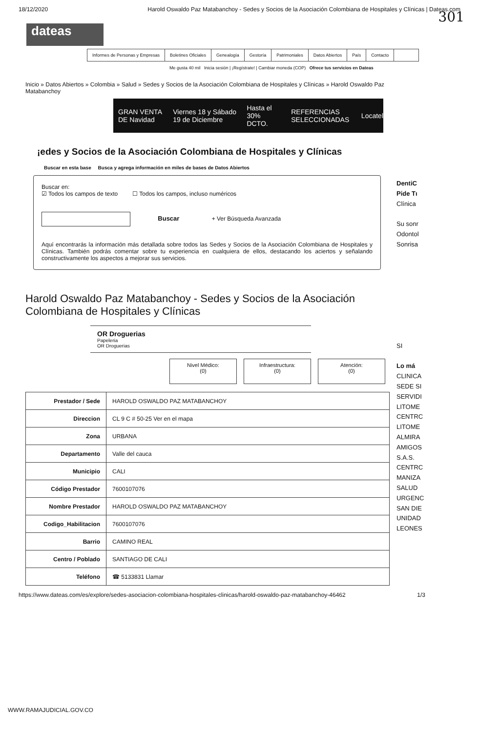18/12/2020 Harold Oswaldo Paz Matabanchoy - Sedes y Socios de la Asociación Colombiana de Hospitales y Clínicas | Dateas.com
301
dateas
Informes de Personas y Empresas Boletines Oficiales Genealogía Gestoría Patrimoniales Datos Abiertos País Contacto
Me gusta 40 mil Inicia sesión | ¡Regístrate! | Cambiar moneda (COP) Ofrece tus servicios en Dateas
Inicio » Datos Abiertos » Colombia » Salud » Sedes y Socios de la Asociación Colombiana de Hospitales y Clínicas » Harold Oswaldo Paz Matabanchoy
GRAN VENTA DE Navidad Viernes 18 y Sábado 19 de Diciembre Hasta el 30% DCTO. REFERENCIAS SELECCIONADAS Locatel
¡edes y Socios de la Asociación Colombiana de Hospitales y Clínicas
Buscar en esta base Busca y agrega información en miles de bases de Datos Abiertos
Buscar en:
☑ Todos los campos de texto ☐ Todos los campos, incluso numéricos
Buscar + Ver Búsqueda Avanzada
Aquí encontrarás la información más detallada sobre todos las Sedes y Socios de la Asociación Colombiana de Hospitales y Clínicas. También podrás comentar sobre tu experiencia en cualquiera de ellos, destacando los aciertos y señalando constructivamente los aspectos a mejorar sus servicios.
DentiC
Pide Tı
Clínica
Su sonr
Odontol
Sonrisa
SI
Lo má
CLINICA
SEDE SI
SERVIDI
LITOME
CENTRC
LITOME
ALMIRA
AMIGOS
S.A.S.
CENTRC
MANIZA
SALUD
URGENC
SAN DIE
UNIDAD
LEONES
Harold Oswaldo Paz Matabanchoy - Sedes y Socios de la Asociación Colombiana de Hospitales y Clínicas
OR Droguerias
Papeleria
OR Droguerias
Nivel Médico:
(0)
Infraestructura:
(0)
Atención:
(0)
| Prestador / Sede | HAROLD OSWALDO PAZ MATABANCHOY |
| Direccion | CL 9 C # 50-25 Ver en el mapa |
| Zona | URBANA |
| Departamento | Valle del cauca |
| Municipio | CALI |
| Código Prestador | 7600107076 |
| Nombre Prestador | HAROLD OSWALDO PAZ MATABANCHOY |
| Codigo_Habilitacion | 7600107076 |
| Barrio | CAMINO REAL |
| Centro / Poblado | SANTIAGO DE CALI |
| Teléfono | ☎ 5133831 Llamar |
https://www.dateas.com/es/explore/sedes-asociacion-colombiana-hospitales-clinicas/harold-oswaldo-paz-matabanchoy-46462 1/3
WWW.RAMAJUDICIAL.GOV.CO